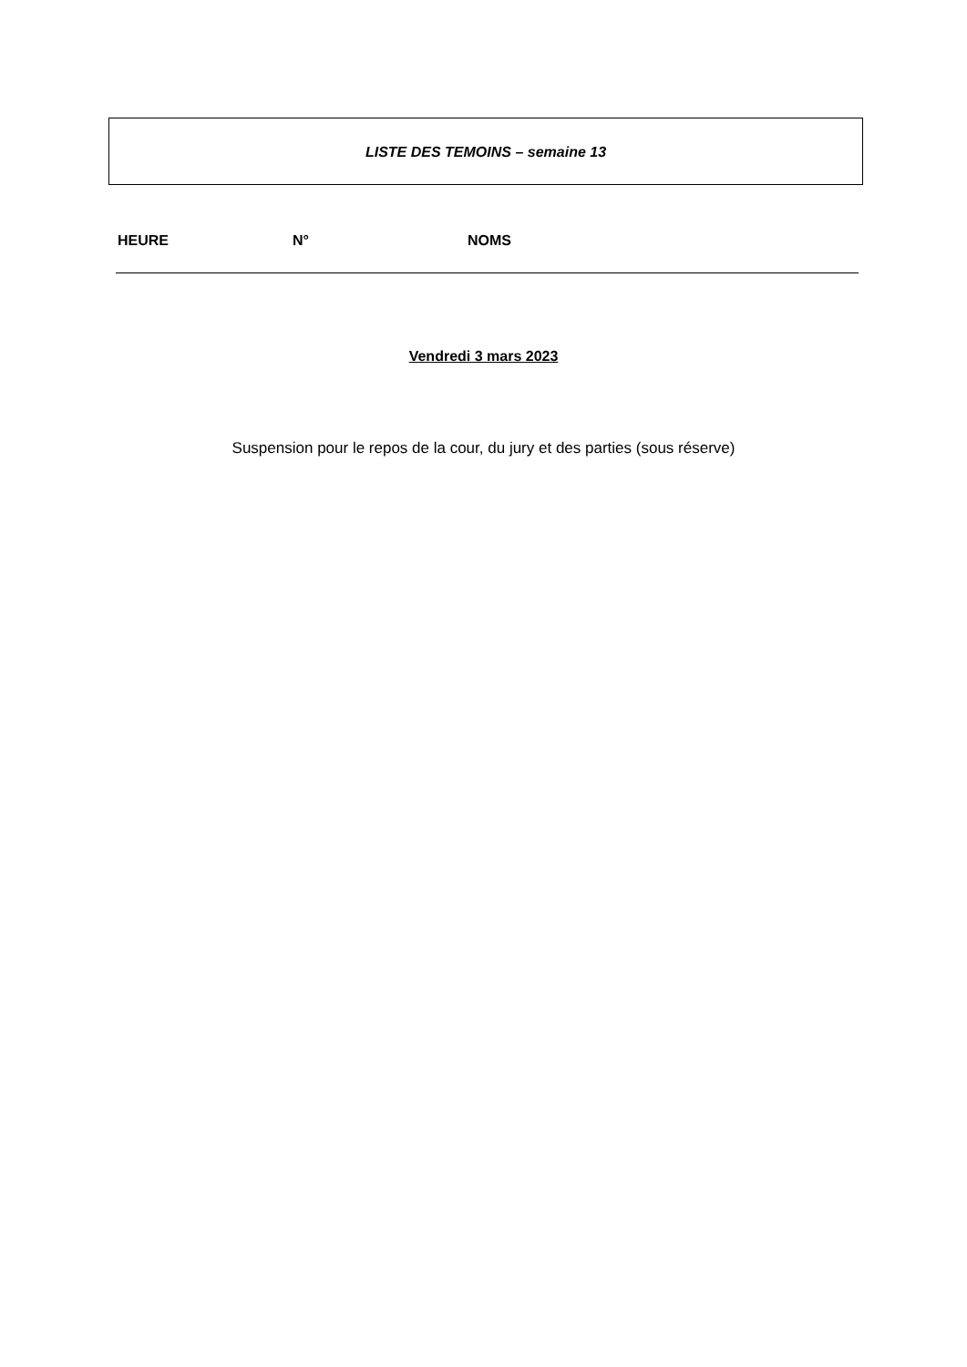LISTE DES TEMOINS – semaine 13
| HEURE | N° | NOMS |
| --- | --- | --- |
Vendredi 3 mars 2023
Suspension pour le repos de la cour, du jury et des parties (sous réserve)